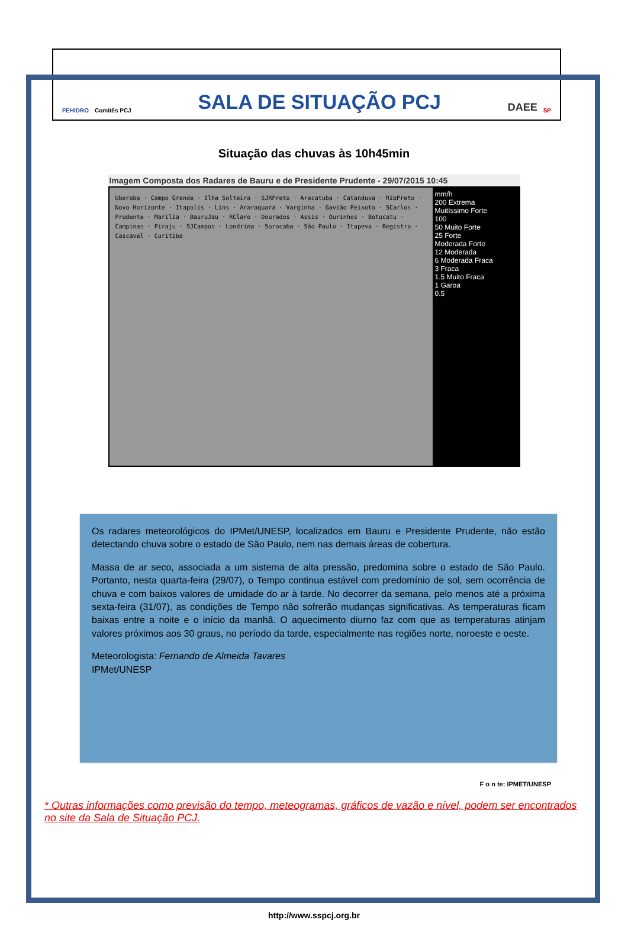FEHIDRO Comitês PCJ SALA DE SITUAÇÃO PCJ DAEE SP
Situação das chuvas às 10h45min
Imagem Composta dos Radares de Bauru e de Presidente Prudente - 29/07/2015 10:45
Uberaba · Campo Grande · Ilha Solteira · SJRPreto · Aracatuba · Catanduva · RibPreto · Novo Horizonte · Itapolis · Lins · Araraquara · Varginha · Gavião Peixoto · SCarlos · Prudente · Marilia · BauruJau · RClaro · Dourados · Assis · Ourinhos · Botucatu · Campinas · Piraju · SJCampos · Londrina · Sorocaba · São Paulo · Itapeva · Registro · Cascavel · Curitiba
mm/h
200 Extrema
Muitíssimo Forte
100
50 Muito Forte
25 Forte
Moderada Forte
12 Moderada
6 Moderada Fraca
3 Fraca
1.5 Muito Fraca
1 Garoa
0.5
Os radares meteorológicos do IPMet/UNESP, localizados em Bauru e Presidente Prudente, não estão detectando chuva sobre o estado de São Paulo, nem nas demais áreas de cobertura.
Massa de ar seco, associada a um sistema de alta pressão, predomina sobre o estado de São Paulo. Portanto, nesta quarta-feira (29/07), o Tempo continua estável com predomínio de sol, sem ocorrência de chuva e com baixos valores de umidade do ar à tarde. No decorrer da semana, pelo menos até a próxima sexta-feira (31/07), as condições de Tempo não sofrerão mudanças significativas. As temperaturas ficam baixas entre a noite e o início da manhã. O aquecimento diurno faz com que as temperaturas atinjam valores próximos aos 30 graus, no período da tarde, especialmente nas regiões norte, noroeste e oeste.
Meteorologista: Fernando de Almeida Tavares
IPMet/UNESP
F o n te: IPMET/UNESP
* Outras informações como previsão do tempo, meteogramas, gráficos de vazão e nível, podem ser encontrados no site da Sala de Situação PCJ.
http://www.sspcj.org.br